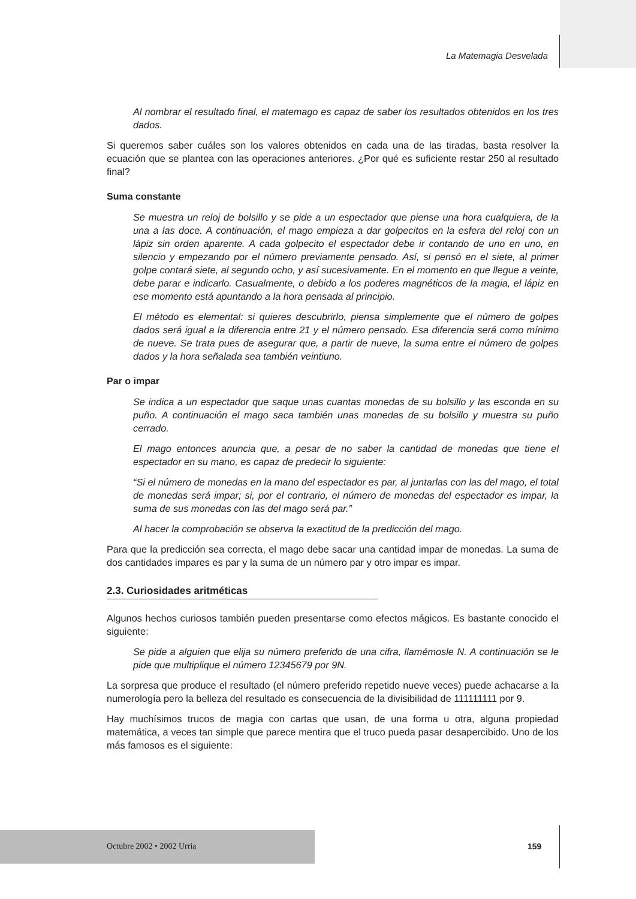La Matemagia Desvelada
Al nombrar el resultado final, el matemago es capaz de saber los resultados obtenidos en los tres dados.
Si queremos saber cuáles son los valores obtenidos en cada una de las tiradas, basta resolver la ecuación que se plantea con las operaciones anteriores. ¿Por qué es suficiente restar 250 al resultado final?
Suma constante
Se muestra un reloj de bolsillo y se pide a un espectador que piense una hora cualquiera, de la una a las doce. A continuación, el mago empieza a dar golpecitos en la esfera del reloj con un lápiz sin orden aparente. A cada golpecito el espectador debe ir contando de uno en uno, en silencio y empezando por el número previamente pensado. Así, si pensó en el siete, al primer golpe contará siete, al segundo ocho, y así sucesivamente. En el momento en que llegue a veinte, debe parar e indicarlo. Casualmente, o debido a los poderes magnéticos de la magia, el lápiz en ese momento está apuntando a la hora pensada al principio.
El método es elemental: si quieres descubrirlo, piensa simplemente que el número de golpes dados será igual a la diferencia entre 21 y el número pensado. Esa diferencia será como mínimo de nueve. Se trata pues de asegurar que, a partir de nueve, la suma entre el número de golpes dados y la hora señalada sea también veintiuno.
Par o impar
Se indica a un espectador que saque unas cuantas monedas de su bolsillo y las esconda en su puño. A continuación el mago saca también unas monedas de su bolsillo y muestra su puño cerrado.
El mago entonces anuncia que, a pesar de no saber la cantidad de monedas que tiene el espectador en su mano, es capaz de predecir lo siguiente:
“Si el número de monedas en la mano del espectador es par, al juntarlas con las del mago, el total de monedas será impar; si, por el contrario, el número de monedas del espectador es impar, la suma de sus monedas con las del mago será par.”
Al hacer la comprobación se observa la exactitud de la predicción del mago.
Para que la predicción sea correcta, el mago debe sacar una cantidad impar de monedas. La suma de dos cantidades impares es par y la suma de un número par y otro impar es impar.
2.3. Curiosidades aritméticas
Algunos hechos curiosos también pueden presentarse como efectos mágicos. Es bastante conocido el siguiente:
Se pide a alguien que elija su número preferido de una cifra, llamémosle N. A continuación se le pide que multiplique el número 12345679 por 9N.
La sorpresa que produce el resultado (el número preferido repetido nueve veces) puede achacarse a la numerología pero la belleza del resultado es consecuencia de la divisibilidad de 111111111 por 9.
Hay muchísimos trucos de magia con cartas que usan, de una forma u otra, alguna propiedad matemática, a veces tan simple que parece mentira que el truco pueda pasar desapercibido. Uno de los más famosos es el siguiente:
Octubre 2002 • 2002 Urria 159